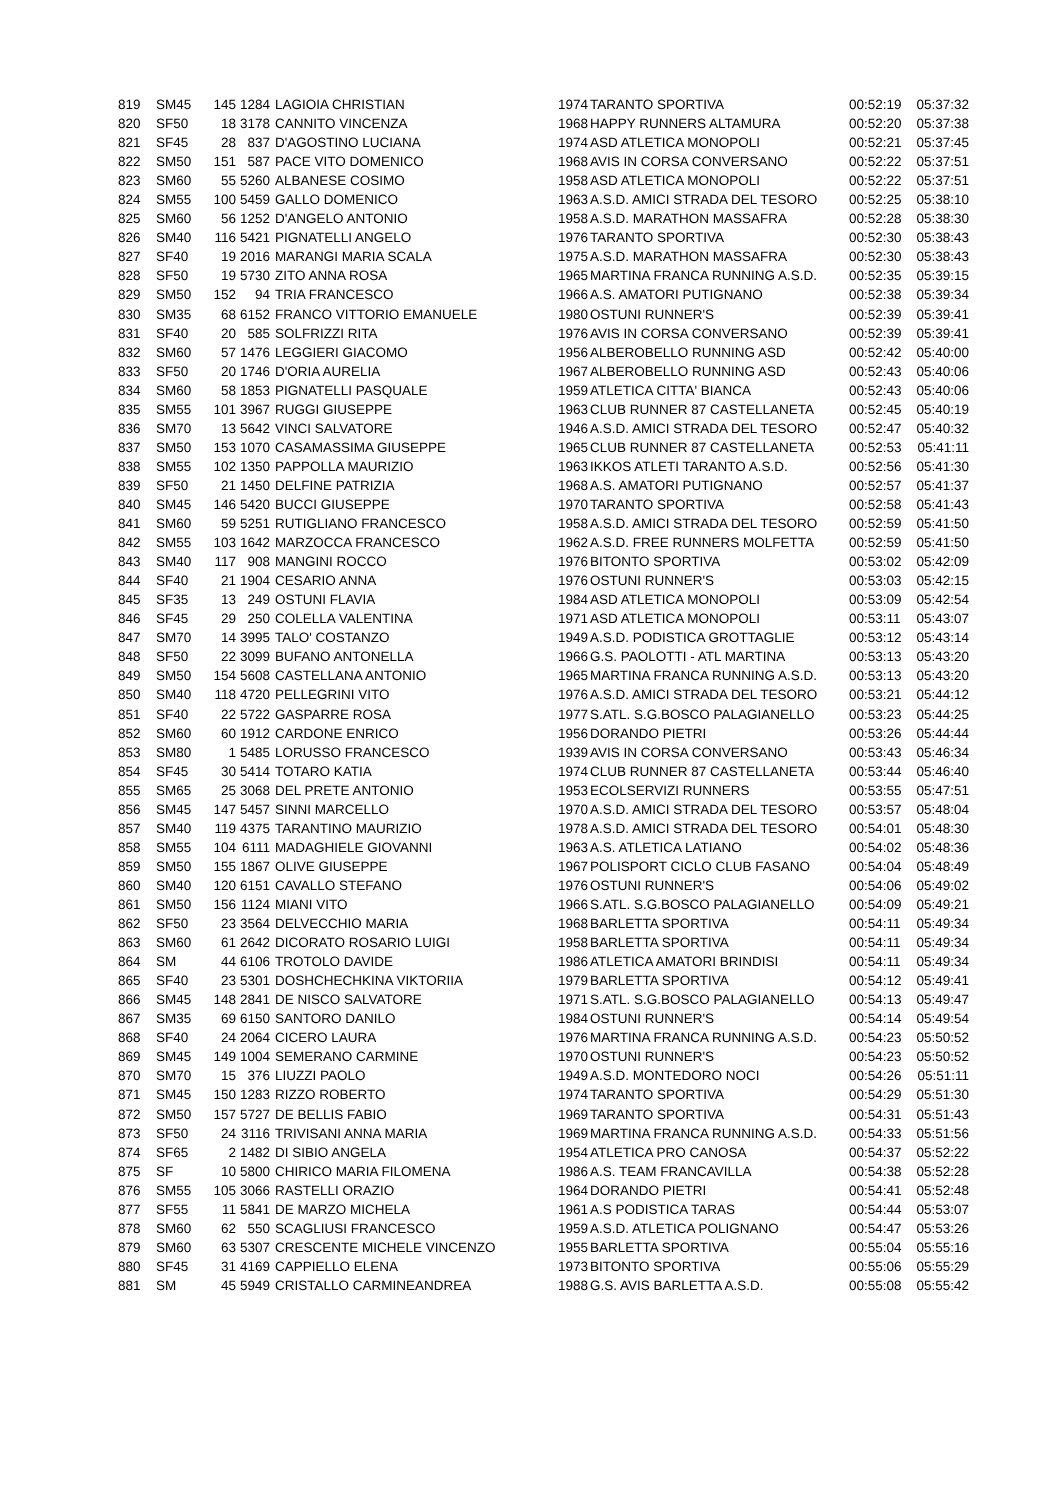| 819 | SM45 | 145 | 1284 | LAGIOIA CHRISTIAN | 1974 | TARANTO SPORTIVA | 00:52:19 | 05:37:32 |
| 820 | SF50 | 18 | 3178 | CANNITO VINCENZA | 1968 | HAPPY RUNNERS ALTAMURA | 00:52:20 | 05:37:38 |
| 821 | SF45 | 28 | 837 | D'AGOSTINO LUCIANA | 1974 | ASD ATLETICA MONOPOLI | 00:52:21 | 05:37:45 |
| 822 | SM50 | 151 | 587 | PACE VITO DOMENICO | 1968 | AVIS IN CORSA CONVERSANO | 00:52:22 | 05:37:51 |
| 823 | SM60 | 55 | 5260 | ALBANESE COSIMO | 1958 | ASD ATLETICA MONOPOLI | 00:52:22 | 05:37:51 |
| 824 | SM55 | 100 | 5459 | GALLO DOMENICO | 1963 | A.S.D. AMICI STRADA DEL TESORO | 00:52:25 | 05:38:10 |
| 825 | SM60 | 56 | 1252 | D'ANGELO ANTONIO | 1958 | A.S.D. MARATHON MASSAFRA | 00:52:28 | 05:38:30 |
| 826 | SM40 | 116 | 5421 | PIGNATELLI ANGELO | 1976 | TARANTO SPORTIVA | 00:52:30 | 05:38:43 |
| 827 | SF40 | 19 | 2016 | MARANGI MARIA SCALA | 1975 | A.S.D. MARATHON MASSAFRA | 00:52:30 | 05:38:43 |
| 828 | SF50 | 19 | 5730 | ZITO ANNA ROSA | 1965 | MARTINA FRANCA RUNNING A.S.D. | 00:52:35 | 05:39:15 |
| 829 | SM50 | 152 | 94 | TRIA FRANCESCO | 1966 | A.S. AMATORI PUTIGNANO | 00:52:38 | 05:39:34 |
| 830 | SM35 | 68 | 6152 | FRANCO VITTORIO EMANUELE | 1980 | OSTUNI RUNNER'S | 00:52:39 | 05:39:41 |
| 831 | SF40 | 20 | 585 | SOLFRIZZI RITA | 1976 | AVIS IN CORSA CONVERSANO | 00:52:39 | 05:39:41 |
| 832 | SM60 | 57 | 1476 | LEGGIERI GIACOMO | 1956 | ALBEROBELLO RUNNING ASD | 00:52:42 | 05:40:00 |
| 833 | SF50 | 20 | 1746 | D'ORIA AURELIA | 1967 | ALBEROBELLO RUNNING ASD | 00:52:43 | 05:40:06 |
| 834 | SM60 | 58 | 1853 | PIGNATELLI PASQUALE | 1959 | ATLETICA CITTA' BIANCA | 00:52:43 | 05:40:06 |
| 835 | SM55 | 101 | 3967 | RUGGI GIUSEPPE | 1963 | CLUB RUNNER 87 CASTELLANETA | 00:52:45 | 05:40:19 |
| 836 | SM70 | 13 | 5642 | VINCI SALVATORE | 1946 | A.S.D. AMICI STRADA DEL TESORO | 00:52:47 | 05:40:32 |
| 837 | SM50 | 153 | 1070 | CASAMASSIMA GIUSEPPE | 1965 | CLUB RUNNER 87 CASTELLANETA | 00:52:53 | 05:41:11 |
| 838 | SM55 | 102 | 1350 | PAPPOLLA MAURIZIO | 1963 | IKKOS ATLETI TARANTO A.S.D. | 00:52:56 | 05:41:30 |
| 839 | SF50 | 21 | 1450 | DELFINE PATRIZIA | 1968 | A.S. AMATORI PUTIGNANO | 00:52:57 | 05:41:37 |
| 840 | SM45 | 146 | 5420 | BUCCI GIUSEPPE | 1970 | TARANTO SPORTIVA | 00:52:58 | 05:41:43 |
| 841 | SM60 | 59 | 5251 | RUTIGLIANO FRANCESCO | 1958 | A.S.D. AMICI STRADA DEL TESORO | 00:52:59 | 05:41:50 |
| 842 | SM55 | 103 | 1642 | MARZOCCA FRANCESCO | 1962 | A.S.D. FREE RUNNERS MOLFETTA | 00:52:59 | 05:41:50 |
| 843 | SM40 | 117 | 908 | MANGINI ROCCO | 1976 | BITONTO SPORTIVA | 00:53:02 | 05:42:09 |
| 844 | SF40 | 21 | 1904 | CESARIO ANNA | 1976 | OSTUNI RUNNER'S | 00:53:03 | 05:42:15 |
| 845 | SF35 | 13 | 249 | OSTUNI FLAVIA | 1984 | ASD ATLETICA MONOPOLI | 00:53:09 | 05:42:54 |
| 846 | SF45 | 29 | 250 | COLELLA VALENTINA | 1971 | ASD ATLETICA MONOPOLI | 00:53:11 | 05:43:07 |
| 847 | SM70 | 14 | 3995 | TALO' COSTANZO | 1949 | A.S.D. PODISTICA GROTTAGLIE | 00:53:12 | 05:43:14 |
| 848 | SF50 | 22 | 3099 | BUFANO ANTONELLA | 1966 | G.S. PAOLOTTI - ATL MARTINA | 00:53:13 | 05:43:20 |
| 849 | SM50 | 154 | 5608 | CASTELLANA ANTONIO | 1965 | MARTINA FRANCA RUNNING A.S.D. | 00:53:13 | 05:43:20 |
| 850 | SM40 | 118 | 4720 | PELLEGRINI VITO | 1976 | A.S.D. AMICI STRADA DEL TESORO | 00:53:21 | 05:44:12 |
| 851 | SF40 | 22 | 5722 | GASPARRE ROSA | 1977 | S.ATL. S.G.BOSCO PALAGIANELLO | 00:53:23 | 05:44:25 |
| 852 | SM60 | 60 | 1912 | CARDONE ENRICO | 1956 | DORANDO PIETRI | 00:53:26 | 05:44:44 |
| 853 | SM80 | 1 | 5485 | LORUSSO FRANCESCO | 1939 | AVIS IN CORSA CONVERSANO | 00:53:43 | 05:46:34 |
| 854 | SF45 | 30 | 5414 | TOTARO KATIA | 1974 | CLUB RUNNER 87 CASTELLANETA | 00:53:44 | 05:46:40 |
| 855 | SM65 | 25 | 3068 | DEL PRETE ANTONIO | 1953 | ECOLSERVIZI RUNNERS | 00:53:55 | 05:47:51 |
| 856 | SM45 | 147 | 5457 | SINNI MARCELLO | 1970 | A.S.D. AMICI STRADA DEL TESORO | 00:53:57 | 05:48:04 |
| 857 | SM40 | 119 | 4375 | TARANTINO MAURIZIO | 1978 | A.S.D. AMICI STRADA DEL TESORO | 00:54:01 | 05:48:30 |
| 858 | SM55 | 104 | 6111 | MADAGHIELE GIOVANNI | 1963 | A.S. ATLETICA LATIANO | 00:54:02 | 05:48:36 |
| 859 | SM50 | 155 | 1867 | OLIVE GIUSEPPE | 1967 | POLISPORT CICLO CLUB FASANO | 00:54:04 | 05:48:49 |
| 860 | SM40 | 120 | 6151 | CAVALLO STEFANO | 1976 | OSTUNI RUNNER'S | 00:54:06 | 05:49:02 |
| 861 | SM50 | 156 | 1124 | MIANI VITO | 1966 | S.ATL. S.G.BOSCO PALAGIANELLO | 00:54:09 | 05:49:21 |
| 862 | SF50 | 23 | 3564 | DELVECCHIO MARIA | 1968 | BARLETTA SPORTIVA | 00:54:11 | 05:49:34 |
| 863 | SM60 | 61 | 2642 | DICORATO ROSARIO LUIGI | 1958 | BARLETTA SPORTIVA | 00:54:11 | 05:49:34 |
| 864 | SM | 44 | 6106 | TROTOLO DAVIDE | 1986 | ATLETICA AMATORI BRINDISI | 00:54:11 | 05:49:34 |
| 865 | SF40 | 23 | 5301 | DOSHCHECHKINA VIKTORIIA | 1979 | BARLETTA SPORTIVA | 00:54:12 | 05:49:41 |
| 866 | SM45 | 148 | 2841 | DE NISCO SALVATORE | 1971 | S.ATL. S.G.BOSCO PALAGIANELLO | 00:54:13 | 05:49:47 |
| 867 | SM35 | 69 | 6150 | SANTORO DANILO | 1984 | OSTUNI RUNNER'S | 00:54:14 | 05:49:54 |
| 868 | SF40 | 24 | 2064 | CICERO LAURA | 1976 | MARTINA FRANCA RUNNING A.S.D. | 00:54:23 | 05:50:52 |
| 869 | SM45 | 149 | 1004 | SEMERANO CARMINE | 1970 | OSTUNI RUNNER'S | 00:54:23 | 05:50:52 |
| 870 | SM70 | 15 | 376 | LIUZZI PAOLO | 1949 | A.S.D. MONTEDORO NOCI | 00:54:26 | 05:51:11 |
| 871 | SM45 | 150 | 1283 | RIZZO ROBERTO | 1974 | TARANTO SPORTIVA | 00:54:29 | 05:51:30 |
| 872 | SM50 | 157 | 5727 | DE BELLIS FABIO | 1969 | TARANTO SPORTIVA | 00:54:31 | 05:51:43 |
| 873 | SF50 | 24 | 3116 | TRIVISANI ANNA MARIA | 1969 | MARTINA FRANCA RUNNING A.S.D. | 00:54:33 | 05:51:56 |
| 874 | SF65 | 2 | 1482 | DI SIBIO ANGELA | 1954 | ATLETICA PRO CANOSA | 00:54:37 | 05:52:22 |
| 875 | SF | 10 | 5800 | CHIRICO MARIA FILOMENA | 1986 | A.S. TEAM FRANCAVILLA | 00:54:38 | 05:52:28 |
| 876 | SM55 | 105 | 3066 | RASTELLI ORAZIO | 1964 | DORANDO PIETRI | 00:54:41 | 05:52:48 |
| 877 | SF55 | 11 | 5841 | DE MARZO MICHELA | 1961 | A.S PODISTICA TARAS | 00:54:44 | 05:53:07 |
| 878 | SM60 | 62 | 550 | SCAGLIUSI FRANCESCO | 1959 | A.S.D. ATLETICA POLIGNANO | 00:54:47 | 05:53:26 |
| 879 | SM60 | 63 | 5307 | CRESCENTE MICHELE VINCENZO | 1955 | BARLETTA SPORTIVA | 00:55:04 | 05:55:16 |
| 880 | SF45 | 31 | 4169 | CAPPIELLO ELENA | 1973 | BITONTO SPORTIVA | 00:55:06 | 05:55:29 |
| 881 | SM | 45 | 5949 | CRISTALLO CARMINEANDREA | 1988 | G.S. AVIS BARLETTA A.S.D. | 00:55:08 | 05:55:42 |